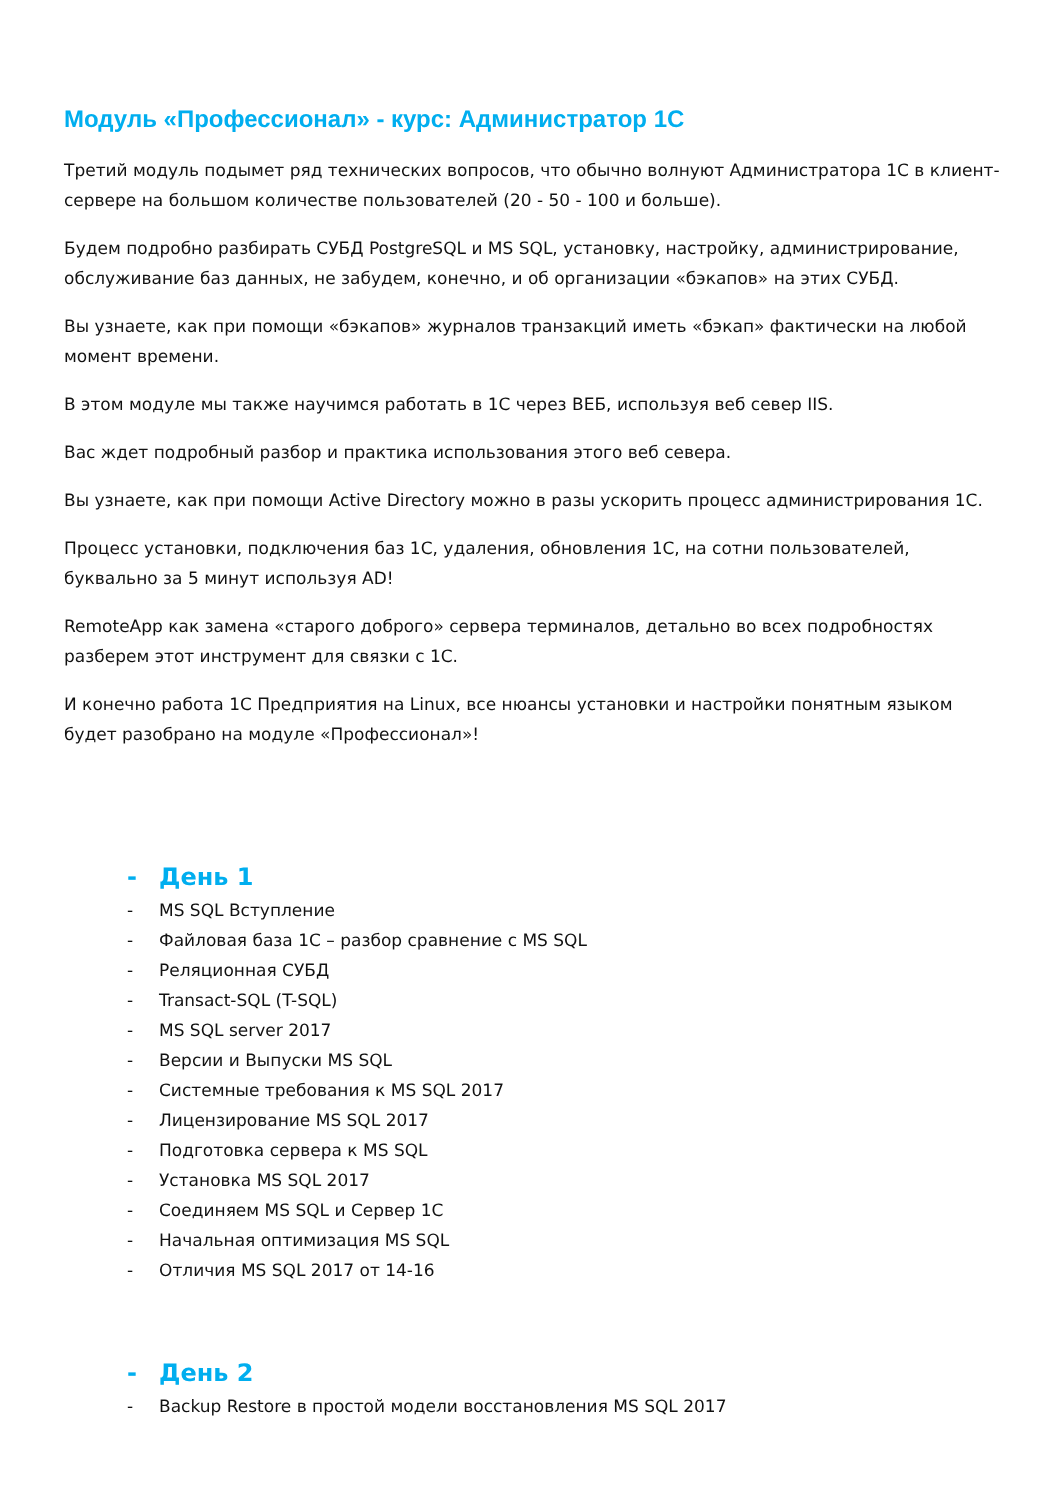Модуль «Профессионал» - курс: Администратор 1С
Третий модуль подымет ряд технических вопросов, что обычно волнуют Администратора 1С в клиент-сервере на большом количестве пользователей (20 - 50 - 100 и больше).
Будем подробно разбирать СУБД PostgreSQL и MS SQL, установку, настройку, администрирование, обслуживание баз данных, не забудем, конечно, и об организации «бэкапов» на этих СУБД.
Вы узнаете, как при помощи «бэкапов» журналов транзакций иметь «бэкап» фактически на любой момент времени.
В этом модуле мы также научимся работать в 1С через ВЕБ, используя веб север IIS.
Вас ждет подробный разбор и практика использования этого веб севера.
Вы узнаете, как при помощи Active Directory можно в разы ускорить процесс администрирования 1С.
Процесс установки, подключения баз 1С, удаления, обновления 1С, на сотни пользователей, буквально за 5 минут используя AD!
RemoteApp как замена «старого доброго» сервера терминалов, детально во всех подробностях разберем этот инструмент для связки с 1С.
И конечно работа 1С Предприятия на Linux, все нюансы установки и настройки понятным языком будет разобрано на модуле «Профессионал»!
- День 1
- MS SQL Вступление
- Файловая база 1С – разбор сравнение с MS SQL
- Реляционная СУБД
- Transact-SQL (T-SQL)
- MS SQL server 2017
- Версии и Выпуски MS SQL
- Системные требования к MS SQL 2017
- Лицензирование MS SQL 2017
- Подготовка сервера к MS SQL
- Установка MS SQL 2017
- Соединяем MS SQL и Сервер 1С
- Начальная оптимизация MS SQL
- Отличия MS SQL 2017 от 14-16
- День 2
- Backup Restore в простой модели восстановления MS SQL 2017